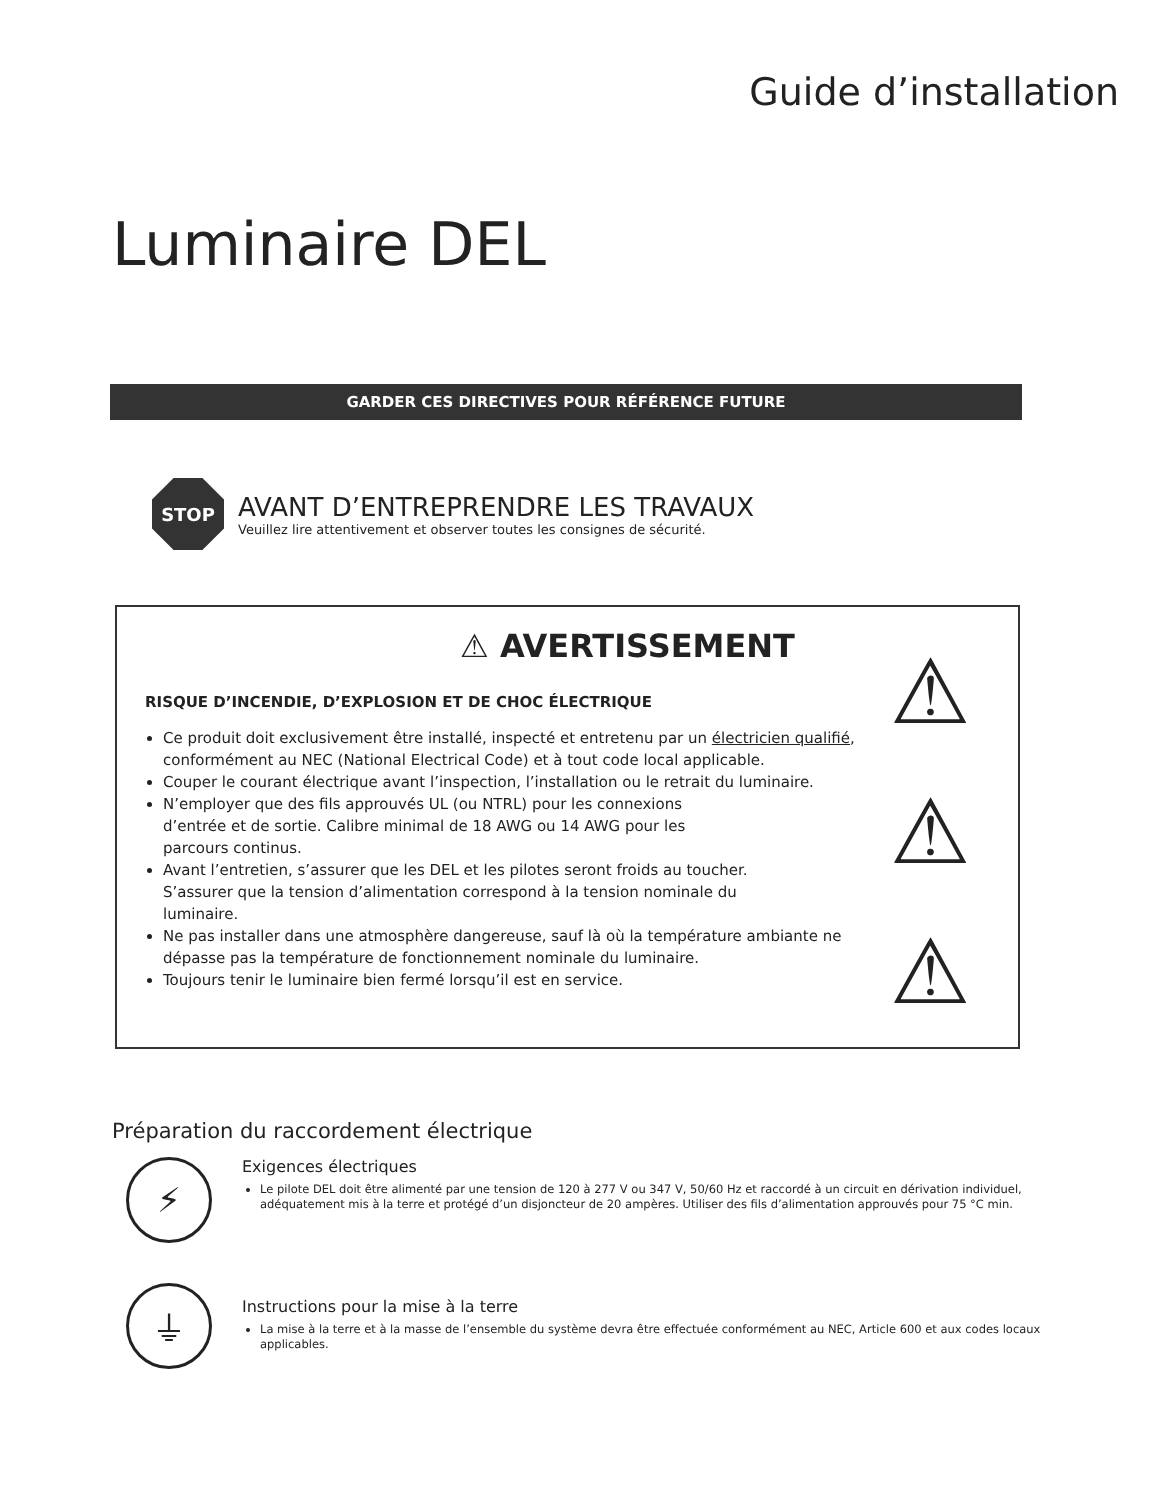Guide d’installation
Luminaire DEL
GARDER CES DIRECTIVES POUR RÉFÉRENCE FUTURE
STOP
AVANT D’ENTREPRENDRE LES TRAVAUX
Veuillez lire attentivement et observer toutes les consignes de sécurité.
⚠ AVERTISSEMENT
RISQUE D’INCENDIE, D’EXPLOSION ET DE CHOC ÉLECTRIQUE
Ce produit doit exclusivement être installé, inspecté et entretenu par un électricien qualifié, conformément au NEC (National Electrical Code) et à tout code local applicable.
Couper le courant électrique avant l’inspection, l’installation ou le retrait du luminaire.
N’employer que des fils approuvés UL (ou NTRL) pour les connexions
d’entrée et de sortie. Calibre minimal de 18 AWG ou 14 AWG pour les
parcours continus.
Avant l’entretien, s’assurer que les DEL et les pilotes seront froids au toucher.
S’assurer que la tension d’alimentation correspond à la tension nominale du
luminaire.
Ne pas installer dans une atmosphère dangereuse, sauf là où la température ambiante ne dépasse pas la température de fonctionnement nominale du luminaire.
Toujours tenir le luminaire bien fermé lorsqu’il est en service.
⚠
⚠
⚠
Préparation du raccordement électrique
⚡
Exigences électriques
Le pilote DEL doit être alimenté par une tension de 120 à 277 V ou 347 V, 50/60 Hz et raccordé à un circuit en dérivation individuel, adéquatement mis à la terre et protégé d’un disjoncteur de 20 ampères. Utiliser des fils d’alimentation approuvés pour 75 °C min.
⏚
Instructions pour la mise à la terre
La mise à la terre et à la masse de l’ensemble du système devra être effectuée conformément au NEC, Article 600 et aux codes locaux applicables.